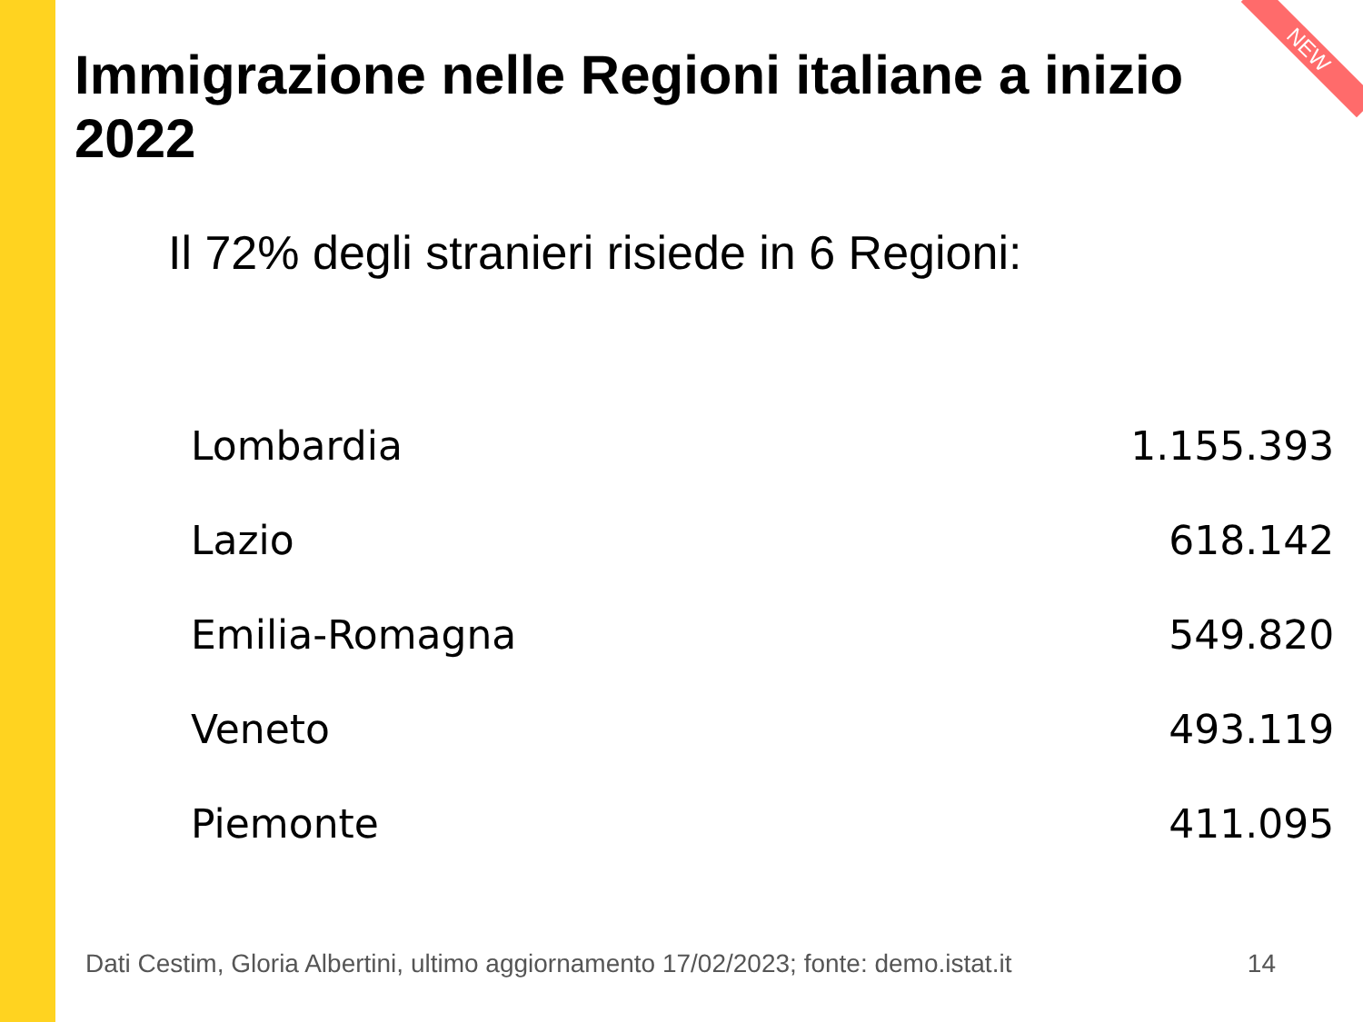NEW
Immigrazione nelle Regioni italiane a inizio 2022
Il 72% degli stranieri risiede in 6 Regioni:
| Lombardia | 1.155.393 |
| Lazio | 618.142 |
| Emilia-Romagna | 549.820 |
| Veneto | 493.119 |
| Piemonte | 411.095 |
Dati Cestim, Gloria Albertini, ultimo aggiornamento 17/02/2023; fonte: demo.istat.it 14